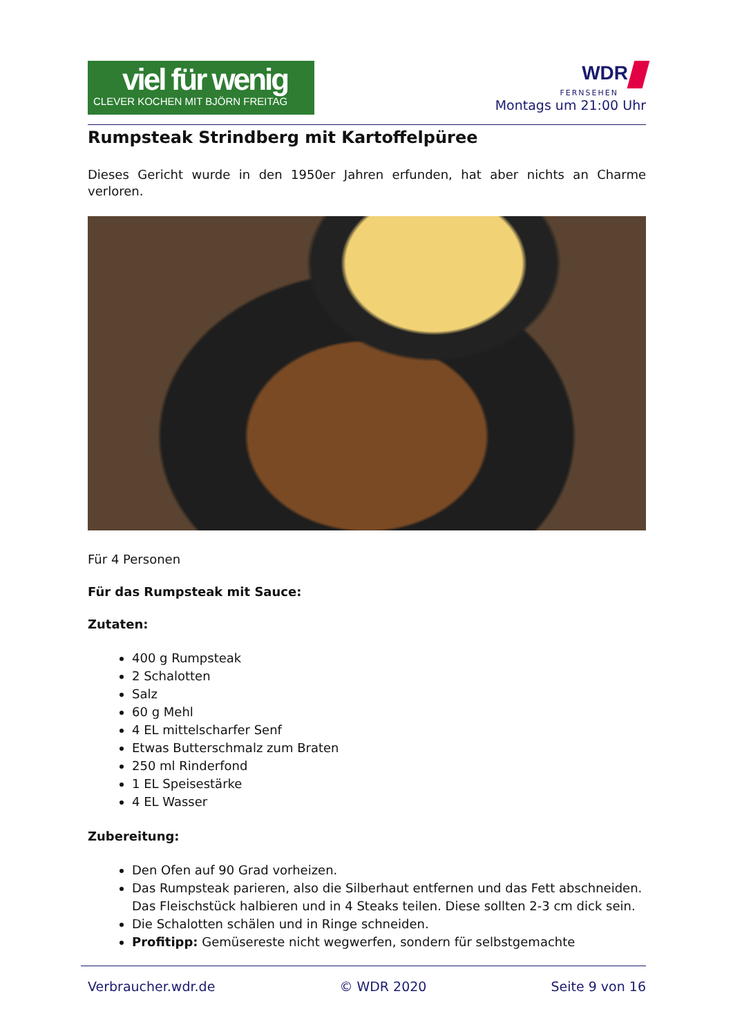viel für wenig
CLEVER KOCHEN MIT BJÖRN FREITAG
WDR
FERNSEHEN
Montags um 21:00 Uhr
Rumpsteak Strindberg mit Kartoffelpüree
Dieses Gericht wurde in den 1950er Jahren erfunden, hat aber nichts an Charme verloren.
Für 4 Personen
Für das Rumpsteak mit Sauce:
Zutaten:
400 g Rumpsteak
2 Schalotten
Salz
60 g Mehl
4 EL mittelscharfer Senf
Etwas Butterschmalz zum Braten
250 ml Rinderfond
1 EL Speisestärke
4 EL Wasser
Zubereitung:
Den Ofen auf 90 Grad vorheizen.
Das Rumpsteak parieren, also die Silberhaut entfernen und das Fett abschneiden. Das Fleischstück halbieren und in 4 Steaks teilen. Diese sollten 2-3 cm dick sein.
Die Schalotten schälen und in Ringe schneiden.
Profitipp: Gemüsereste nicht wegwerfen, sondern für selbstgemachte
Verbraucher.wdr.de © WDR 2020 Seite 9 von 16